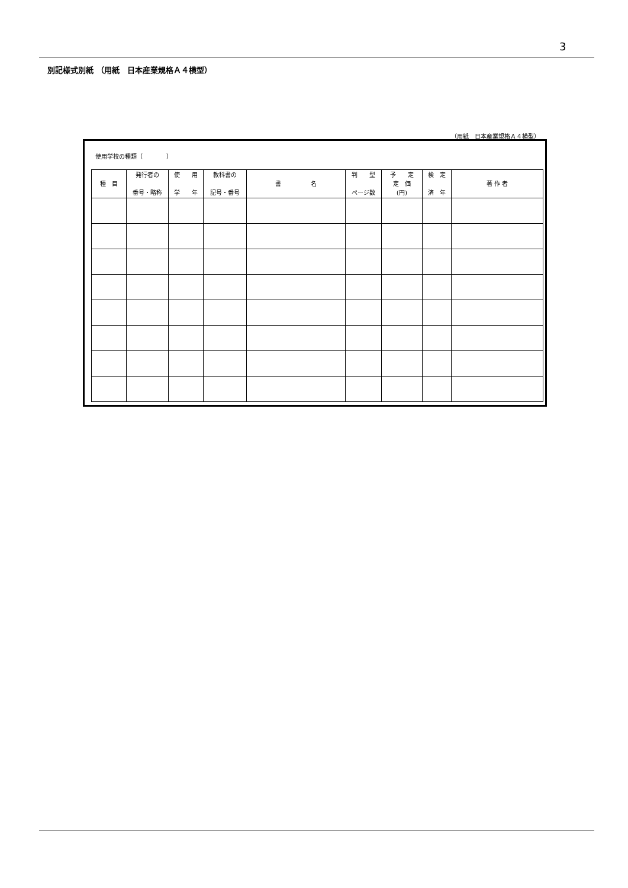3
別記様式別紙 （用紙　日本産業規格Ａ４横型）
（用紙　日本産業規格Ａ４横型）
使用学校の種類（　　　　）
| 種 目 | 発行者の 番号・略称 | 使 用 学 年 | 教科書の 記号・番号 | 書 名 | 判 型 ページ数 | 予 定 定 価 (円) | 検 定 済 年 | 著 作 者 |
| --- | --- | --- | --- | --- | --- | --- | --- | --- |